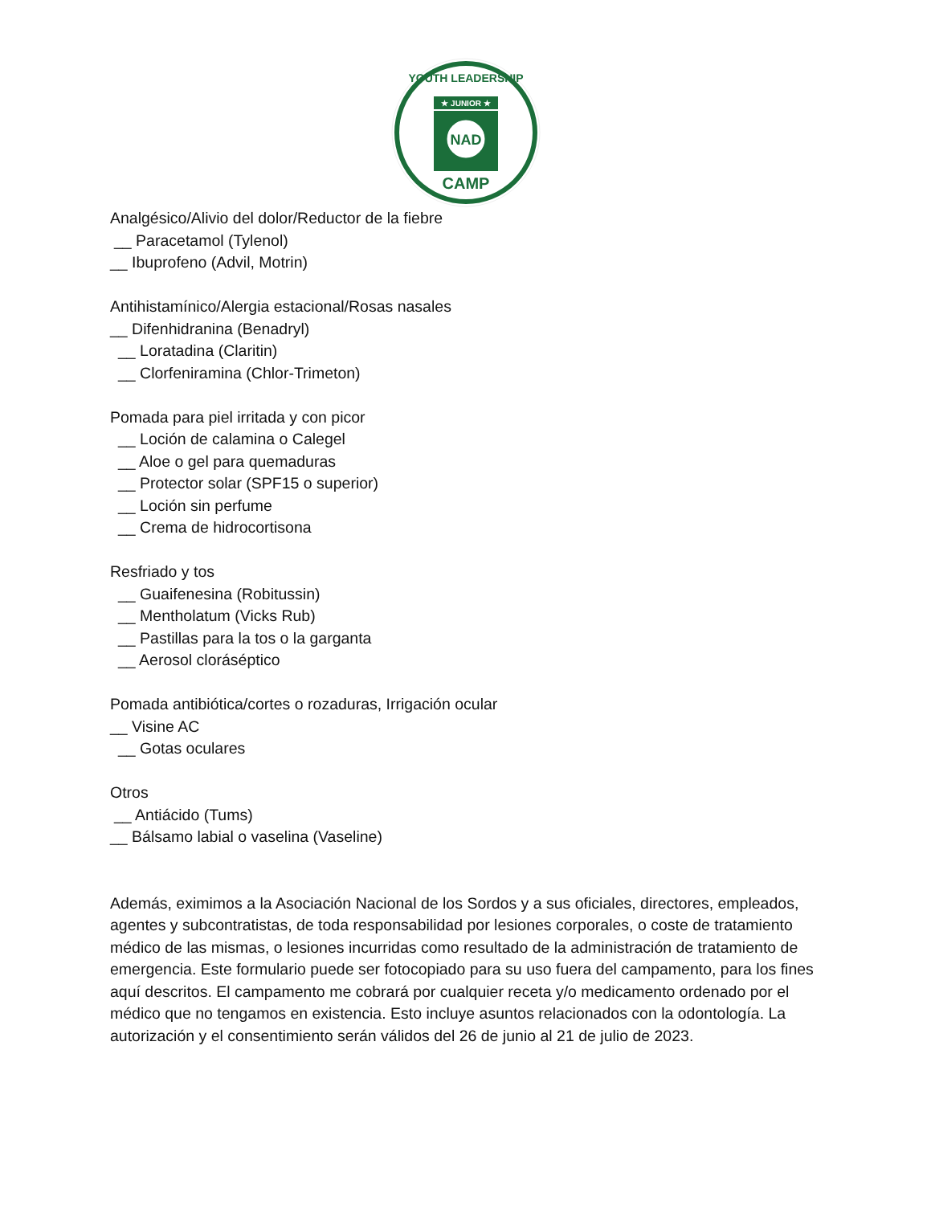★ JUNIOR ★
NAD
CAMP
YOUTH LEADERSHIP
Analgésico/Alivio del dolor/Reductor de la fiebre
__ Paracetamol (Tylenol)
__ Ibuprofeno (Advil, Motrin)
Antihistamínico/Alergia estacional/Rosas nasales
__ Difenhidranina (Benadryl)
__ Loratadina (Claritin)
__ Clorfeniramina (Chlor-Trimeton)
Pomada para piel irritada y con picor
__ Loción de calamina o Calegel
__ Aloe o gel para quemaduras
__ Protector solar (SPF15 o superior)
__ Loción sin perfume
__ Crema de hidrocortisona
Resfriado y tos
__ Guaifenesina (Robitussin)
__ Mentholatum (Vicks Rub)
__ Pastillas para la tos o la garganta
__ Aerosol cloráséptico
Pomada antibiótica/cortes o rozaduras, Irrigación ocular
__ Visine AC
__ Gotas oculares
Otros
__ Antiácido (Tums)
__ Bálsamo labial o vaselina (Vaseline)
Además, eximimos a la Asociación Nacional de los Sordos y a sus oficiales, directores, empleados, agentes y subcontratistas, de toda responsabilidad por lesiones corporales, o coste de tratamiento médico de las mismas, o lesiones incurridas como resultado de la administración de tratamiento de emergencia. Este formulario puede ser fotocopiado para su uso fuera del campamento, para los fines aquí descritos. El campamento me cobrará por cualquier receta y/o medicamento ordenado por el médico que no tengamos en existencia. Esto incluye asuntos relacionados con la odontología. La autorización y el consentimiento serán válidos del 26 de junio al 21 de julio de 2023.